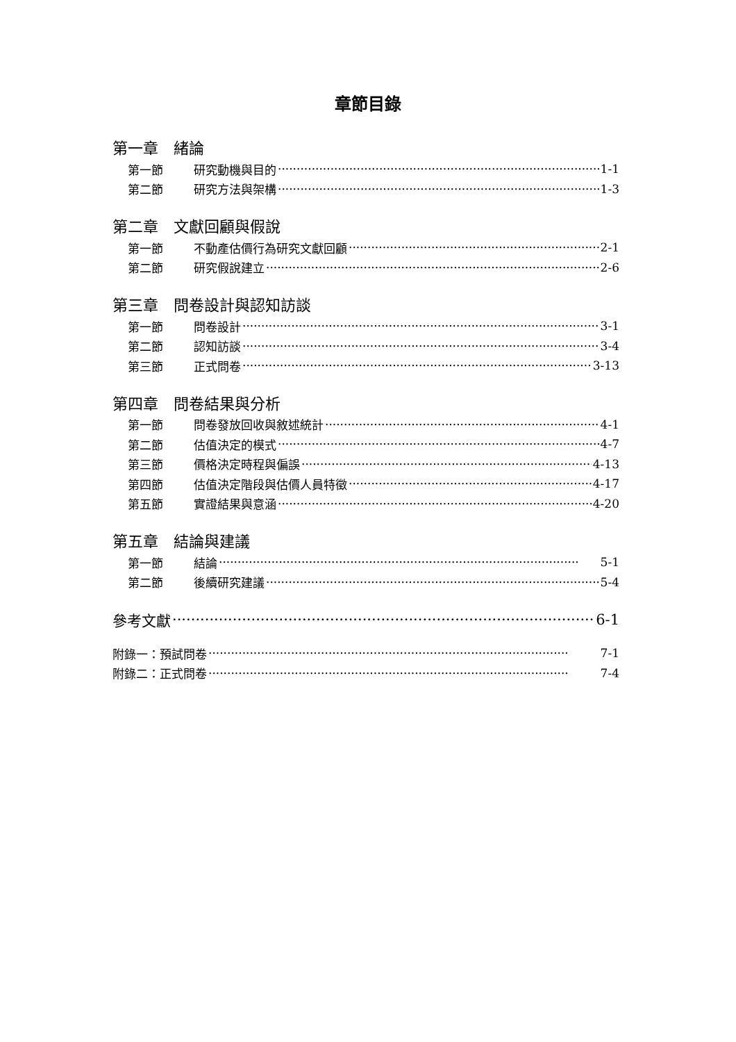章節目錄
第一章　緒論
第一節 研究動機與目的 1-1
第二節 研究方法與架構 1-3
第二章　文獻回顧與假說
第一節 不動產估價行為研究文獻回顧 2-1
第二節 研究假說建立 2-6
第三章　問卷設計與認知訪談
第一節 問卷設計 3-1
第二節 認知訪談 3-4
第三節 正式問卷 3-13
第四章　問卷結果與分析
第一節 問卷發放回收與敘述統計 4-1
第二節 估值決定的模式 4-7
第三節 價格決定時程與偏誤 4-13
第四節 估值決定階段與估價人員特徵 4-17
第五節 實證結果與意涵 4-20
第五章　結論與建議
第一節 結論 5-1
第二節 後續研究建議 5-4
參考文獻 6-1
附錄一：預試問卷 7-1
附錄二：正式問卷 7-4